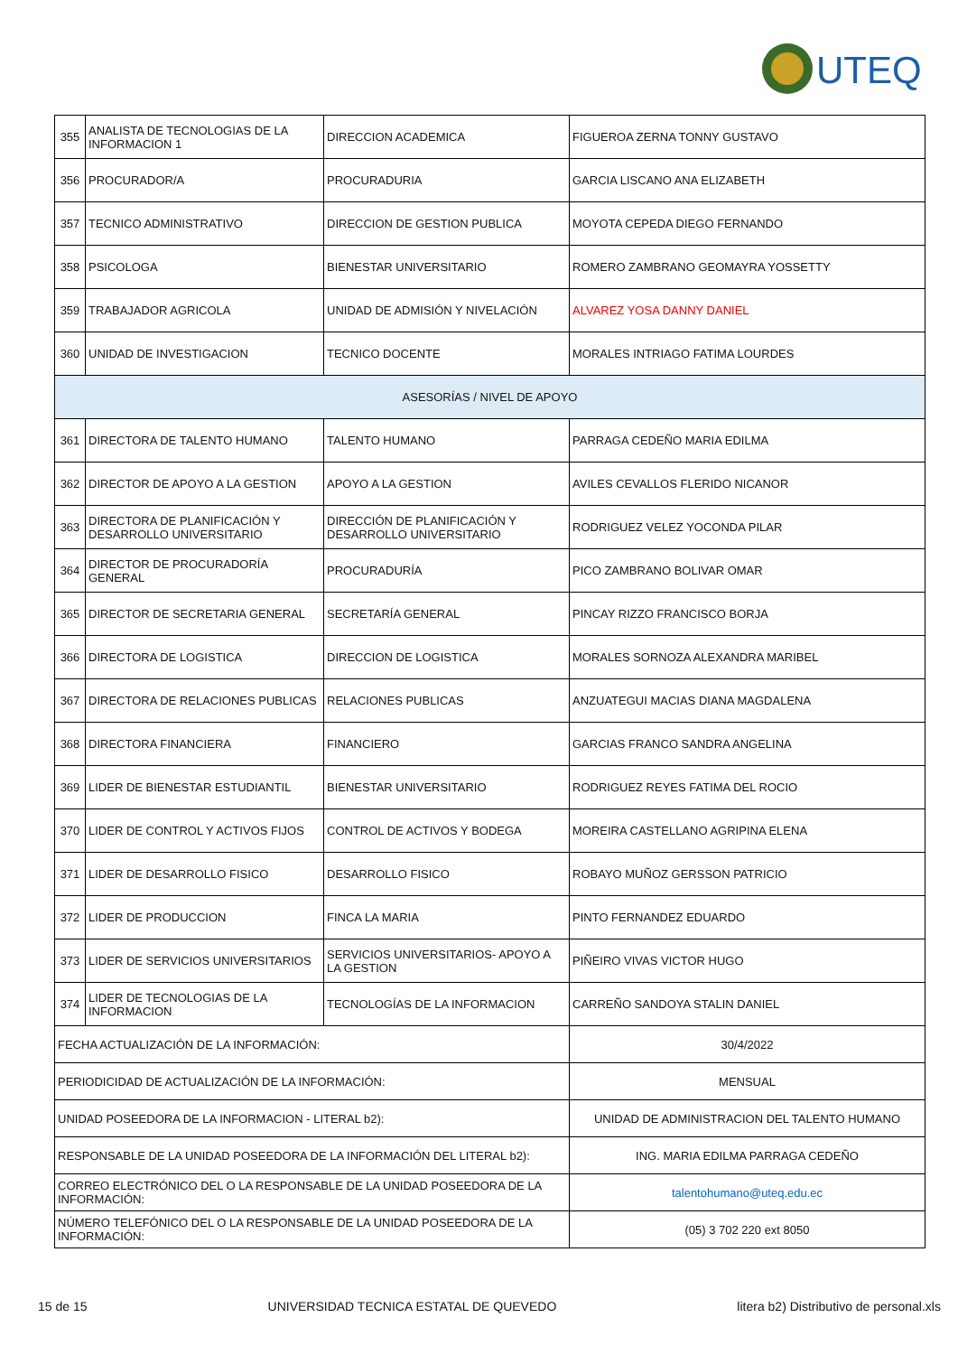UTEQ
| 355 | ANALISTA DE TECNOLOGIAS DE LA INFORMACION 1 | DIRECCION ACADEMICA | FIGUEROA ZERNA TONNY GUSTAVO |
| 356 | PROCURADOR/A | PROCURADURIA | GARCIA LISCANO ANA ELIZABETH |
| 357 | TECNICO ADMINISTRATIVO | DIRECCION DE GESTION PUBLICA | MOYOTA CEPEDA DIEGO FERNANDO |
| 358 | PSICOLOGA | BIENESTAR UNIVERSITARIO | ROMERO ZAMBRANO GEOMAYRA YOSSETTY |
| 359 | TRABAJADOR AGRICOLA | UNIDAD DE ADMISIÓN Y NIVELACIÓN | ALVAREZ YOSA DANNY DANIEL |
| 360 | UNIDAD DE INVESTIGACION | TECNICO DOCENTE | MORALES INTRIAGO FATIMA LOURDES |
| ASESORÍAS / NIVEL DE APOYO | | | |
| 361 | DIRECTORA DE TALENTO HUMANO | TALENTO HUMANO | PARRAGA CEDEÑO MARIA EDILMA |
| 362 | DIRECTOR DE APOYO A LA GESTION | APOYO A LA GESTION | AVILES CEVALLOS FLERIDO NICANOR |
| 363 | DIRECTORA DE PLANIFICACIÓN Y DESARROLLO UNIVERSITARIO | DIRECCIÓN DE PLANIFICACIÓN Y DESARROLLO UNIVERSITARIO | RODRIGUEZ VELEZ YOCONDA PILAR |
| 364 | DIRECTOR DE PROCURADORÍA GENERAL | PROCURADURÍA | PICO ZAMBRANO BOLIVAR OMAR |
| 365 | DIRECTOR DE SECRETARIA GENERAL | SECRETARÍA GENERAL | PINCAY RIZZO FRANCISCO BORJA |
| 366 | DIRECTORA DE LOGISTICA | DIRECCION DE LOGISTICA | MORALES SORNOZA ALEXANDRA MARIBEL |
| 367 | DIRECTORA DE RELACIONES PUBLICAS | RELACIONES PUBLICAS | ANZUATEGUI MACIAS DIANA MAGDALENA |
| 368 | DIRECTORA FINANCIERA | FINANCIERO | GARCIAS FRANCO SANDRA ANGELINA |
| 369 | LIDER DE BIENESTAR ESTUDIANTIL | BIENESTAR UNIVERSITARIO | RODRIGUEZ REYES FATIMA DEL ROCIO |
| 370 | LIDER DE CONTROL Y ACTIVOS FIJOS | CONTROL DE ACTIVOS Y BODEGA | MOREIRA CASTELLANO AGRIPINA ELENA |
| 371 | LIDER DE DESARROLLO FISICO | DESARROLLO FISICO | ROBAYO MUÑOZ GERSSON PATRICIO |
| 372 | LIDER DE PRODUCCION | FINCA LA MARIA | PINTO FERNANDEZ EDUARDO |
| 373 | LIDER DE SERVICIOS UNIVERSITARIOS | SERVICIOS UNIVERSITARIOS- APOYO A LA GESTION | PIÑEIRO VIVAS VICTOR HUGO |
| 374 | LIDER DE TECNOLOGIAS DE LA INFORMACION | TECNOLOGÍAS DE LA INFORMACION | CARREÑO SANDOYA STALIN DANIEL |
| FECHA ACTUALIZACIÓN DE LA INFORMACIÓN: | | | 30/4/2022 |
| PERIODICIDAD DE ACTUALIZACIÓN DE LA INFORMACIÓN: | | | MENSUAL |
| UNIDAD POSEEDORA DE LA INFORMACION - LITERAL b2): | | | UNIDAD DE ADMINISTRACION DEL TALENTO HUMANO |
| RESPONSABLE DE LA UNIDAD POSEEDORA DE LA INFORMACIÓN DEL LITERAL b2): | | | ING. MARIA EDILMA PARRAGA CEDEÑO |
| CORREO ELECTRÓNICO DEL O LA RESPONSABLE DE LA UNIDAD POSEEDORA DE LA INFORMACIÓN: | | | talentohumano@uteq.edu.ec |
| NÚMERO TELEFÓNICO DEL O LA RESPONSABLE DE LA UNIDAD POSEEDORA DE LA INFORMACIÓN: | | | (05) 3 702 220 ext 8050 |
15 de 15 UNIVERSIDAD TECNICA ESTATAL DE QUEVEDO litera b2) Distributivo de personal.xls